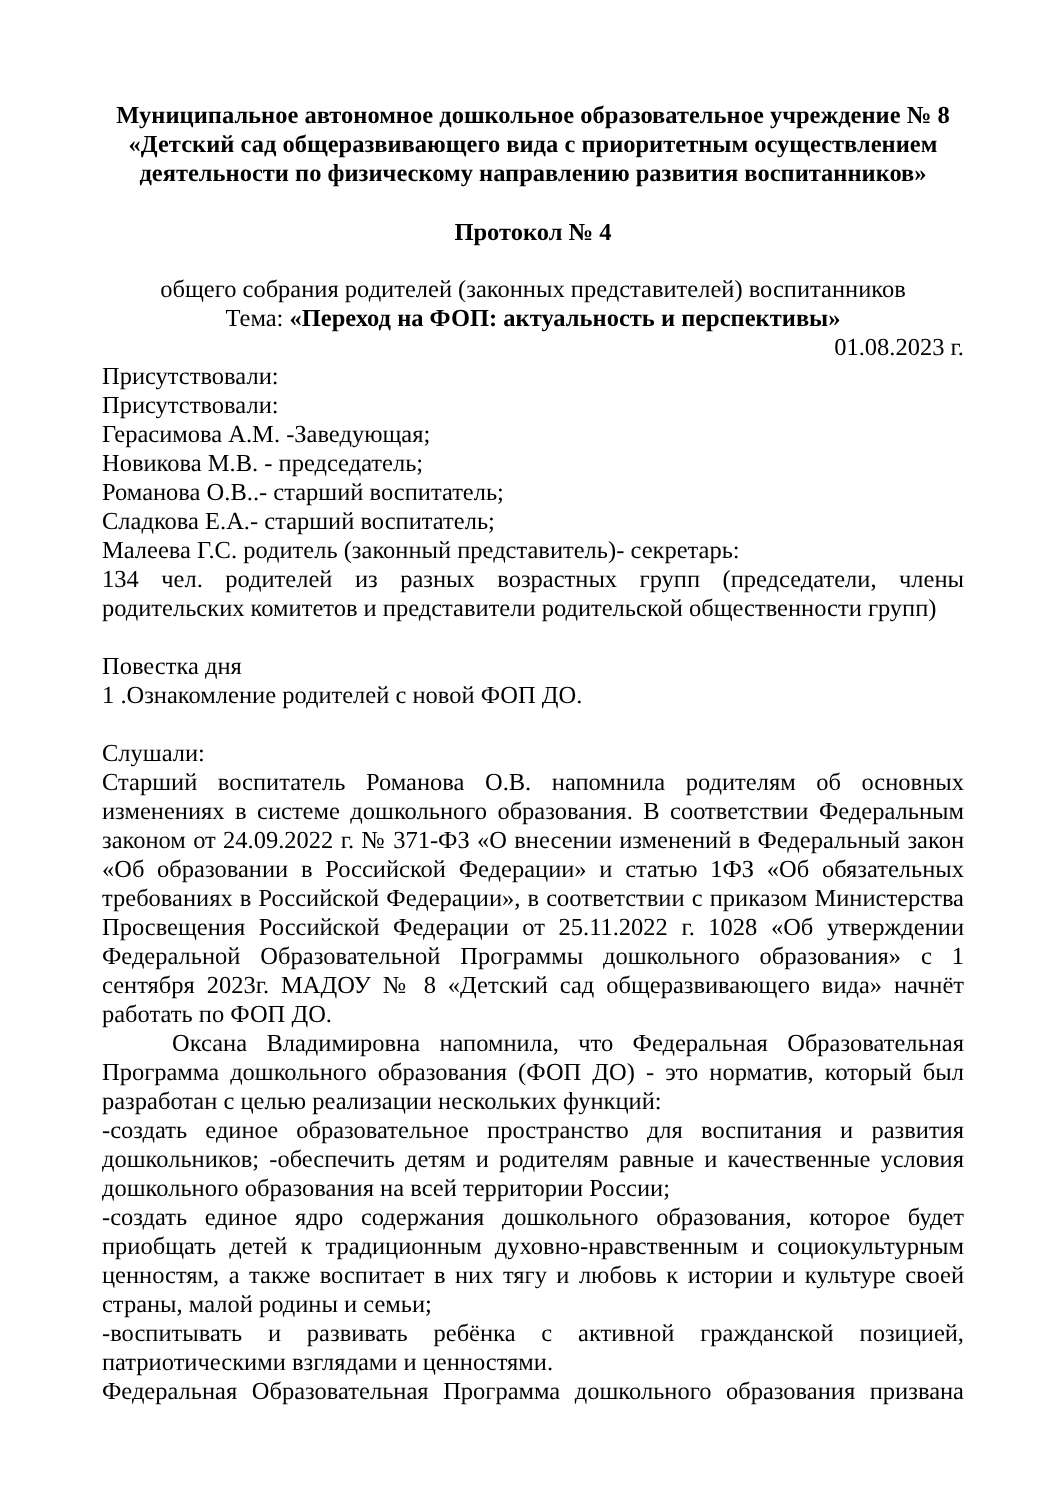Муниципальное автономное дошкольное образовательное учреждение № 8
«Детский сад общеразвивающего вида с приоритетным осуществлением деятельности по физическому направлению развития воспитанников»
Протокол № 4
общего собрания родителей (законных представителей) воспитанников
Тема: «Переход на ФОП: актуальность и перспективы»
01.08.2023 г.
Присутствовали:
Присутствовали:
Герасимова А.М. -Заведующая;
Новикова М.В. - председатель;
Романова О.В..- старший воспитатель;
Сладкова Е.А.- старший воспитатель;
Малеева Г.С. родитель (законный представитель)- секретарь:
134 чел. родителей из разных возрастных групп (председатели, члены родительских комитетов и представители родительской общественности групп)
Повестка дня
1 .Ознакомление родителей с новой ФОП ДО.
Слушали:
Старший воспитатель Романова О.В. напомнила родителям об основных изменениях в системе дошкольного образования. В соответствии Федеральным законом от 24.09.2022 г. № 371-ФЗ «О внесении изменений в Федеральный закон «Об образовании в Российской Федерации» и статью 1ФЗ «Об обязательных требованиях в Российской Федерации», в соответствии с приказом Министерства Просвещения Российской Федерации от 25.11.2022 г. 1028 «Об утверждении Федеральной Образовательной Программы дошкольного образования» с 1 сентября 2023г. МАДОУ № 8 «Детский сад общеразвивающего вида» начнёт работать по ФОП ДО.
Оксана Владимировна напомнила, что Федеральная Образовательная Программа дошкольного образования (ФОП ДО) - это норматив, который был разработан с целью реализации нескольких функций:
-создать единое образовательное пространство для воспитания и развития дошкольников; -обеспечить детям и родителям равные и качественные условия дошкольного образования на всей территории России;
-создать единое ядро содержания дошкольного образования, которое будет приобщать детей к традиционным духовно-нравственным и социокультурным ценностям, а также воспитает в них тягу и любовь к истории и культуре своей страны, малой родины и семьи;
-воспитывать и развивать ребёнка с активной гражданской позицией, патриотическими взглядами и ценностями.
Федеральная Образовательная Программа дошкольного образования призвана